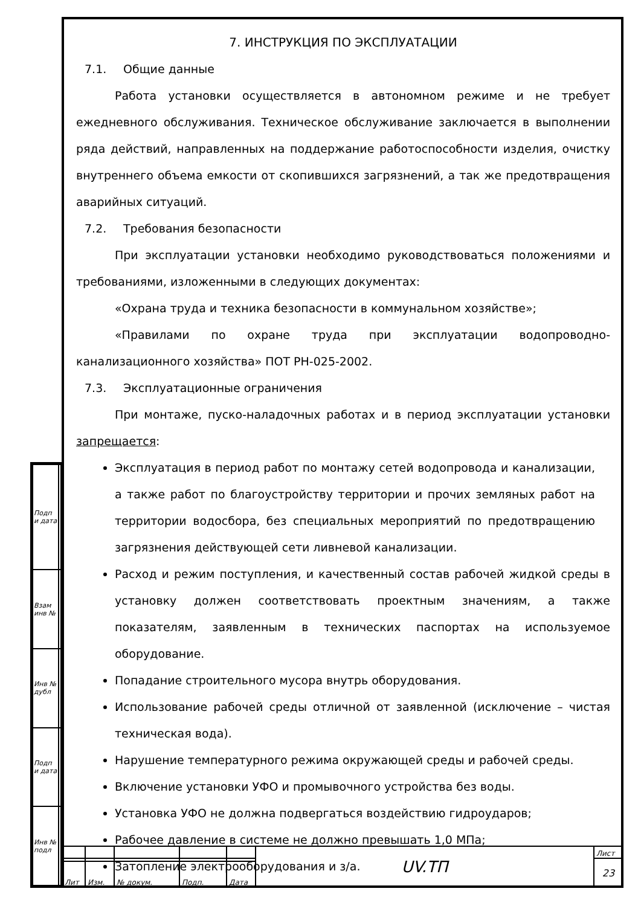| Подп и дата | |
| Взам инв № | |
| Инв № дубл | |
| Подп и дата | |
| Инв № подл | |
7. ИНСТРУКЦИЯ ПО ЭКСПЛУАТАЦИИ
7.1. Общие данные
Работа установки осуществляется в автономном режиме и не требует ежедневного обслуживания. Техническое обслуживание заключается в выполнении ряда действий, направленных на поддержание работоспособности изделия, очистку внутреннего объема емкости от скопившихся загрязнений, а так же предотвращения аварийных ситуаций.
7.2. Требования безопасности
При эксплуатации установки необходимо руководствоваться положениями и требованиями, изложенными в следующих документах:
«Охрана труда и техника безопасности в коммунальном хозяйстве»;
«Правилами по охране труда при эксплуатации водопроводно-канализационного хозяйства» ПОТ РН-025-2002.
7.3. Эксплуатационные ограничения
При монтаже, пуско-наладочных работах и в период эксплуатации установки запрещается:
Эксплуатация в период работ по монтажу сетей водопровода и канализации, а также работ по благоустройству территории и прочих земляных работ на территории водосбора, без специальных мероприятий по предотвращению загрязнения действующей сети ливневой канализации.
Расход и режим поступления, и качественный состав рабочей жидкой среды в установку должен соответствовать проектным значениям, а также показателям, заявленным в технических паспортах на используемое оборудование.
Попадание строительного мусора внутрь оборудования.
Использование рабочей среды отличной от заявленной (исключение – чистая техническая вода).
Нарушение температурного режима окружающей среды и рабочей среды.
Включение установки УФО и промывочного устройства без воды.
Установка УФО не должна подвергаться воздействию гидроударов;
Рабочее давление в системе не должно превышать 1,0 МПа;
Затопление электрооборудования и з/а.
| | | | | | UV.ТП | Лист |
| | | | | | | 23 |
| Лит | Изм. | № докум. | Подп. | Дата | | |